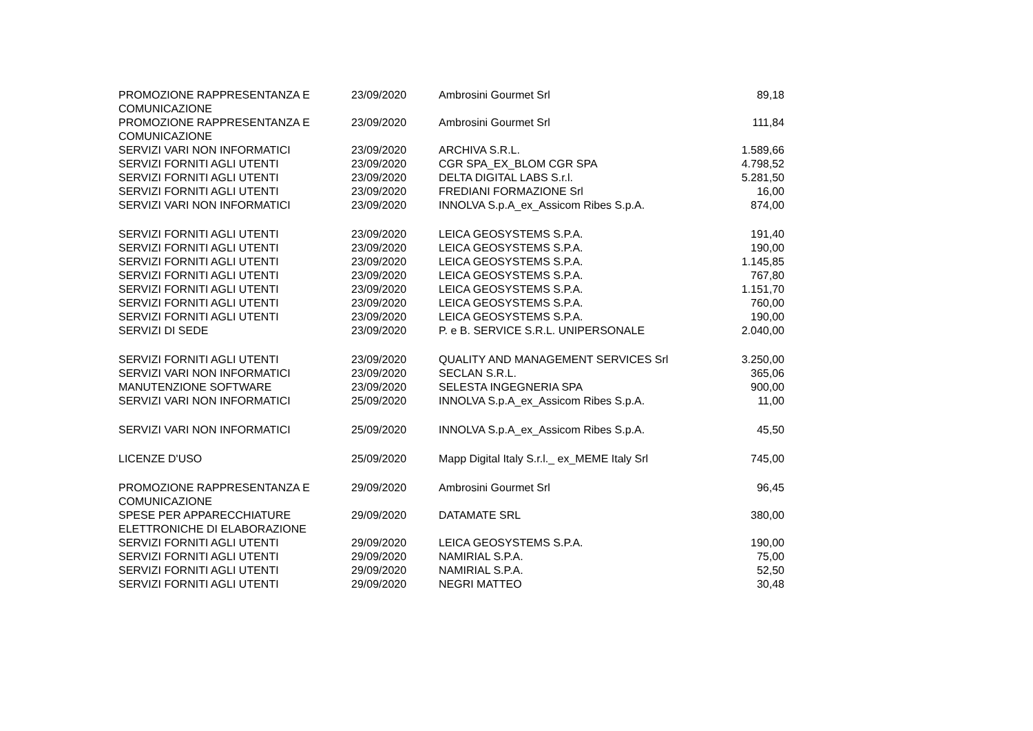| PROMOZIONE RAPPRESENTANZA E COMUNICAZIONE | 23/09/2020 | Ambrosini Gourmet Srl | 89,18 |
| PROMOZIONE RAPPRESENTANZA E COMUNICAZIONE | 23/09/2020 | Ambrosini Gourmet Srl | 111,84 |
| SERVIZI VARI NON INFORMATICI | 23/09/2020 | ARCHIVA S.R.L. | 1.589,66 |
| SERVIZI FORNITI AGLI UTENTI | 23/09/2020 | CGR SPA_EX_BLOM CGR SPA | 4.798,52 |
| SERVIZI FORNITI AGLI UTENTI | 23/09/2020 | DELTA DIGITAL LABS S.r.l. | 5.281,50 |
| SERVIZI FORNITI AGLI UTENTI | 23/09/2020 | FREDIANI FORMAZIONE Srl | 16,00 |
| SERVIZI VARI NON INFORMATICI | 23/09/2020 | INNOLVA S.p.A_ex_Assicom Ribes S.p.A. | 874,00 |
| SERVIZI FORNITI AGLI UTENTI | 23/09/2020 | LEICA GEOSYSTEMS S.P.A. | 191,40 |
| SERVIZI FORNITI AGLI UTENTI | 23/09/2020 | LEICA GEOSYSTEMS S.P.A. | 190,00 |
| SERVIZI FORNITI AGLI UTENTI | 23/09/2020 | LEICA GEOSYSTEMS S.P.A. | 1.145,85 |
| SERVIZI FORNITI AGLI UTENTI | 23/09/2020 | LEICA GEOSYSTEMS S.P.A. | 767,80 |
| SERVIZI FORNITI AGLI UTENTI | 23/09/2020 | LEICA GEOSYSTEMS S.P.A. | 1.151,70 |
| SERVIZI FORNITI AGLI UTENTI | 23/09/2020 | LEICA GEOSYSTEMS S.P.A. | 760,00 |
| SERVIZI FORNITI AGLI UTENTI | 23/09/2020 | LEICA GEOSYSTEMS S.P.A. | 190,00 |
| SERVIZI DI SEDE | 23/09/2020 | P. e B. SERVICE S.R.L. UNIPERSONALE | 2.040,00 |
| SERVIZI FORNITI AGLI UTENTI | 23/09/2020 | QUALITY AND MANAGEMENT SERVICES Srl | 3.250,00 |
| SERVIZI VARI NON INFORMATICI | 23/09/2020 | SECLAN S.R.L. | 365,06 |
| MANUTENZIONE SOFTWARE | 23/09/2020 | SELESTA INGEGNERIA SPA | 900,00 |
| SERVIZI VARI NON INFORMATICI | 25/09/2020 | INNOLVA S.p.A_ex_Assicom Ribes S.p.A. | 11,00 |
| SERVIZI VARI NON INFORMATICI | 25/09/2020 | INNOLVA S.p.A_ex_Assicom Ribes S.p.A. | 45,50 |
| LICENZE D'USO | 25/09/2020 | Mapp Digital Italy S.r.l._ ex_MEME Italy Srl | 745,00 |
| PROMOZIONE RAPPRESENTANZA E COMUNICAZIONE | 29/09/2020 | Ambrosini Gourmet Srl | 96,45 |
| SPESE PER APPARECCHIATURE ELETTRONICHE DI ELABORAZIONE | 29/09/2020 | DATAMATE SRL | 380,00 |
| SERVIZI FORNITI AGLI UTENTI | 29/09/2020 | LEICA GEOSYSTEMS S.P.A. | 190,00 |
| SERVIZI FORNITI AGLI UTENTI | 29/09/2020 | NAMIRIAL S.P.A. | 75,00 |
| SERVIZI FORNITI AGLI UTENTI | 29/09/2020 | NAMIRIAL S.P.A. | 52,50 |
| SERVIZI FORNITI AGLI UTENTI | 29/09/2020 | NEGRI MATTEO | 30,48 |